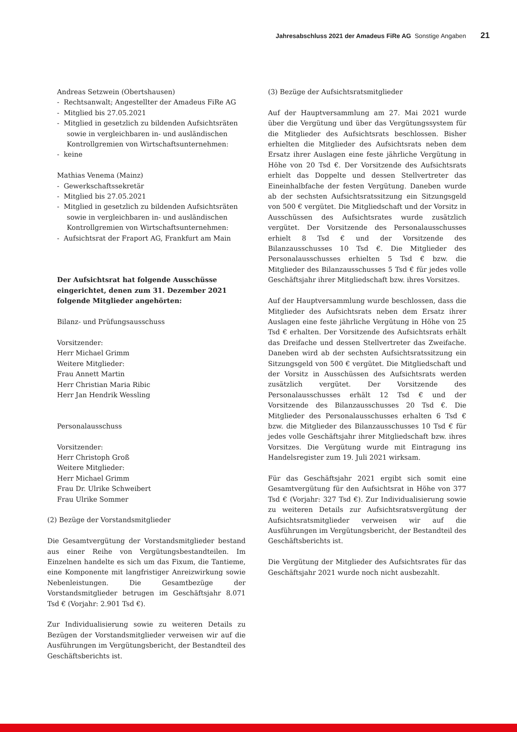Jahresabschluss 2021 der Amadeus FiRe AG Sonstige Angaben 21
Andreas Setzwein (Obertshausen)
- Rechtsanwalt; Angestellter der Amadeus FiRe AG
- Mitglied bis 27.05.2021
- Mitglied in gesetzlich zu bildenden Aufsichtsräten sowie in vergleichbaren in- und ausländischen Kontrollgremien von Wirtschaftsunternehmen:
- keine
Mathias Venema (Mainz)
- Gewerkschaftssekretär
- Mitglied bis 27.05.2021
- Mitglied in gesetzlich zu bildenden Aufsichtsräten sowie in vergleichbaren in- und ausländischen Kontrollgremien von Wirtschaftsunternehmen:
- Aufsichtsrat der Fraport AG, Frankfurt am Main
Der Aufsichtsrat hat folgende Ausschüsse eingerichtet, denen zum 31. Dezember 2021 folgende Mitglieder angehörten:
Bilanz- und Prüfungsausschuss
Vorsitzender:
Herr Michael Grimm
Weitere Mitglieder:
Frau Annett Martin
Herr Christian Maria Ribic
Herr Jan Hendrik Wessling
Personalausschuss
Vorsitzender:
Herr Christoph Groß
Weitere Mitglieder:
Herr Michael Grimm
Frau Dr. Ulrike Schweibert
Frau Ulrike Sommer
(2) Bezüge der Vorstandsmitglieder
Die Gesamtvergütung der Vorstandsmitglieder bestand aus einer Reihe von Vergütungsbestandteilen. Im Einzelnen handelte es sich um das Fixum, die Tantieme, eine Komponente mit langfristiger Anreizwirkung sowie Nebenleistungen. Die Gesamtbezüge der Vorstandsmitglieder betrugen im Geschäftsjahr 8.071 Tsd € (Vorjahr: 2.901 Tsd €).
Zur Individualisierung sowie zu weiteren Details zu Bezügen der Vorstandsmitglieder verweisen wir auf die Ausführungen im Vergütungsbericht, der Bestandteil des Geschäftsberichts ist.
(3) Bezüge der Aufsichtsratsmitglieder
Auf der Hauptversammlung am 27. Mai 2021 wurde über die Vergütung und über das Vergütungssystem für die Mitglieder des Aufsichtsrats beschlossen. Bisher erhielten die Mitglieder des Aufsichtsrats neben dem Ersatz ihrer Auslagen eine feste jährliche Vergütung in Höhe von 20 Tsd €. Der Vorsitzende des Aufsichtsrats erhielt das Doppelte und dessen Stellvertreter das Eineinhalbfache der festen Vergütung. Daneben wurde ab der sechsten Aufsichtsratssitzung ein Sitzungsgeld von 500 € vergütet. Die Mitgliedschaft und der Vorsitz in Ausschüssen des Aufsichtsrates wurde zusätzlich vergütet. Der Vorsitzende des Personalausschusses erhielt 8 Tsd € und der Vorsitzende des Bilanzausschusses 10 Tsd €. Die Mitglieder des Personalausschusses erhielten 5 Tsd € bzw. die Mitglieder des Bilanzausschusses 5 Tsd € für jedes volle Geschäftsjahr ihrer Mitgliedschaft bzw. ihres Vorsitzes.
Auf der Hauptversammlung wurde beschlossen, dass die Mitglieder des Aufsichtsrats neben dem Ersatz ihrer Auslagen eine feste jährliche Vergütung in Höhe von 25 Tsd € erhalten. Der Vorsitzende des Aufsichtsrats erhält das Dreifache und dessen Stellvertreter das Zweifache. Daneben wird ab der sechsten Aufsichtsratssitzung ein Sitzungsgeld von 500 € vergütet. Die Mitgliedschaft und der Vorsitz in Ausschüssen des Aufsichtsrats werden zusätzlich vergütet. Der Vorsitzende des Personalausschusses erhält 12 Tsd € und der Vorsitzende des Bilanzausschusses 20 Tsd €. Die Mitglieder des Personalausschusses erhalten 6 Tsd € bzw. die Mitglieder des Bilanzausschusses 10 Tsd € für jedes volle Geschäftsjahr ihrer Mitgliedschaft bzw. ihres Vorsitzes. Die Vergütung wurde mit Eintragung ins Handelsregister zum 19. Juli 2021 wirksam.
Für das Geschäftsjahr 2021 ergibt sich somit eine Gesamtvergütung für den Aufsichtsrat in Höhe von 377 Tsd € (Vorjahr: 327 Tsd €). Zur Individualisierung sowie zu weiteren Details zur Aufsichtsratsvergütung der Aufsichtsratsmitglieder verweisen wir auf die Ausführungen im Vergütungsbericht, der Bestandteil des Geschäftsberichts ist.
Die Vergütung der Mitglieder des Aufsichtsrates für das Geschäftsjahr 2021 wurde noch nicht ausbezahlt.